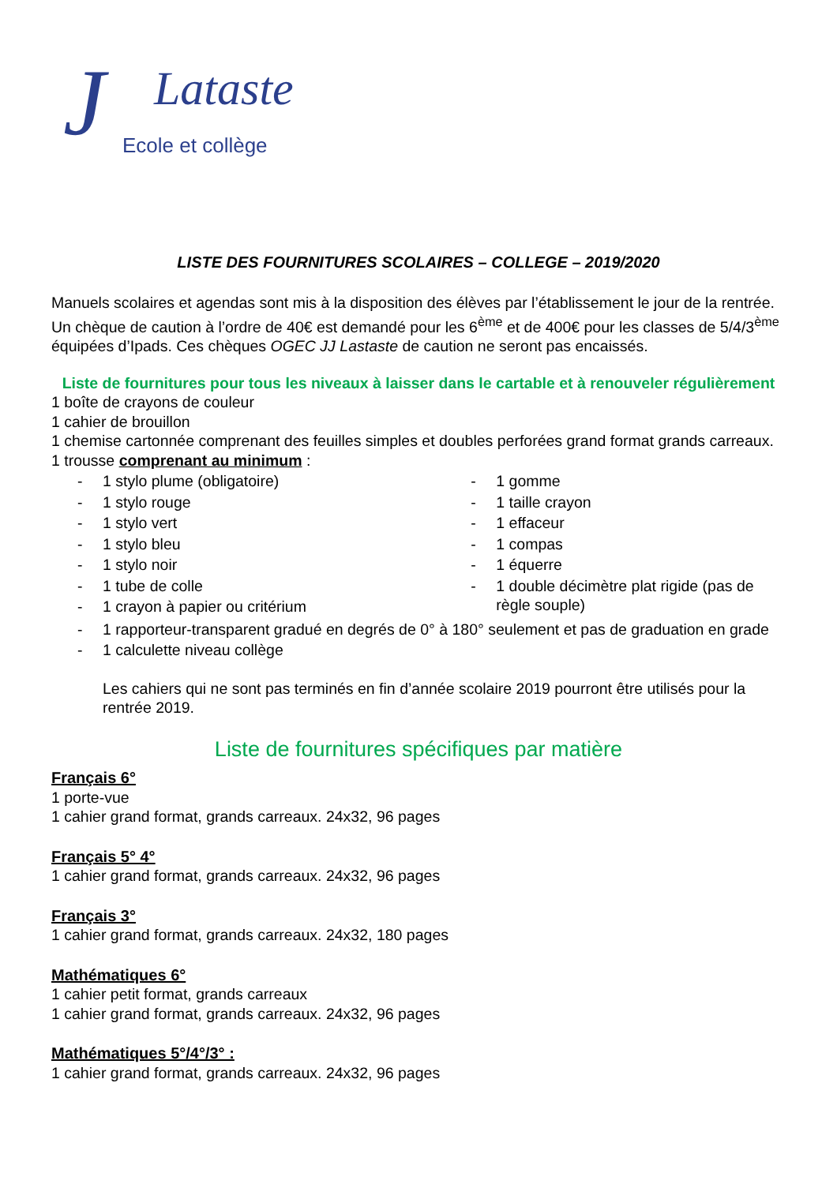J Lataste
Ecole et collège
LISTE DES FOURNITURES SCOLAIRES – COLLEGE – 2019/2020
Manuels scolaires et agendas sont mis à la disposition des élèves par l’établissement le jour de la rentrée. Un chèque de caution à l’ordre de 40€ est demandé pour les 6<sup>ème</sup> et de 400€ pour les classes de 5/4/3<sup>ème</sup> équipées d’Ipads. Ces chèques OGEC JJ Lastaste de caution ne seront pas encaissés.
Liste de fournitures pour tous les niveaux à laisser dans le cartable et à renouveler régulièrement
1 boîte de crayons de couleur
1 cahier de brouillon
1 chemise cartonnée comprenant des feuilles simples et doubles perforées grand format grands carreaux.
1 trousse comprenant au minimum :
- 1 stylo plume (obligatoire)
- 1 stylo rouge
- 1 stylo vert
- 1 stylo bleu
- 1 stylo noir
- 1 tube de colle
- 1 crayon à papier ou critérium
- 1 gomme
- 1 taille crayon
- 1 effaceur
- 1 compas
- 1 équerre
- 1 double décimètre plat rigide (pas de règle souple)
- 1 rapporteur-transparent gradué en degrés de 0° à 180° seulement et pas de graduation en grade
- 1 calculette niveau collège
Les cahiers qui ne sont pas terminés en fin d’année scolaire 2019 pourront être utilisés pour la rentrée 2019.
Liste de fournitures spécifiques par matière
Français 6°
1 porte-vue
1 cahier grand format, grands carreaux. 24x32, 96 pages
Français 5° 4°
1 cahier grand format, grands carreaux. 24x32, 96 pages
Français 3°
1 cahier grand format, grands carreaux. 24x32, 180 pages
Mathématiques 6°
1 cahier petit format, grands carreaux
1 cahier grand format, grands carreaux. 24x32, 96 pages
Mathématiques 5°/4°/3° :
1 cahier grand format, grands carreaux. 24x32, 96 pages